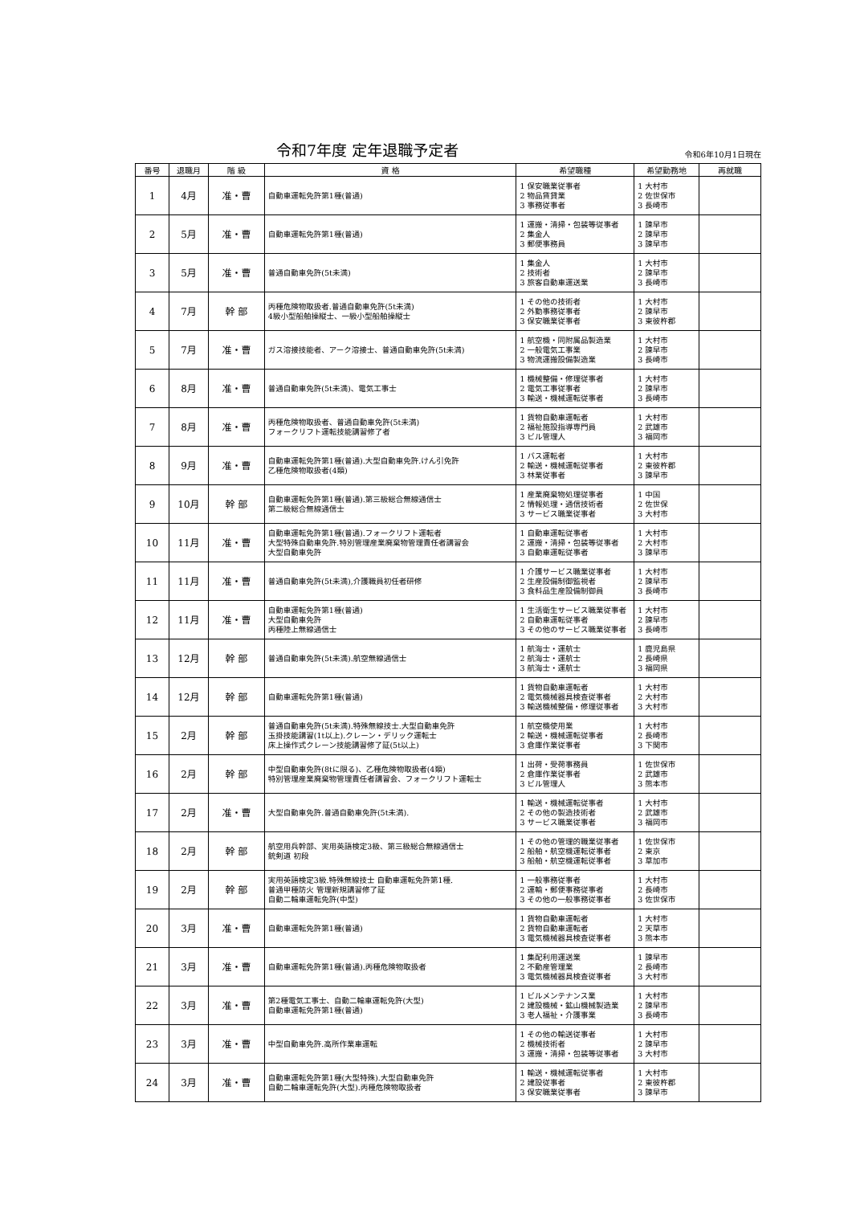令和7年度 定年退職予定者
令和6年10月1日現在
| 番号 | 退職月 | 階 級 | 資 格 | 希望職種 | 希望勤務地 | 再就職 |
| --- | --- | --- | --- | --- | --- | --- |
| 1 | 4月 | 准・曹 | 自動車運転免許第1種(普通) | 1 保安職業従事者 2 物品賃貸業 3 事務従事者 | 1 大村市 2 佐世保市 3 長崎市 | |
| 2 | 5月 | 准・曹 | 自動車運転免許第1種(普通) | 1 運搬・清掃・包装等従事者 2 集金人 3 郵便事務員 | 1 諫早市 2 諫早市 3 諫早市 | |
| 3 | 5月 | 准・曹 | 普通自動車免許(5t未満) | 1 集金人 2 技術者 3 旅客自動車運送業 | 1 大村市 2 諫早市 3 長崎市 | |
| 4 | 7月 | 幹 部 | 丙種危険物取扱者.普通自動車免許(5t未満) 4級小型船舶操縦士、一級小型船舶操縦士 | 1 その他の技術者 2 外勤事務従事者 3 保安職業従事者 | 1 大村市 2 諫早市 3 東彼杵郡 | |
| 5 | 7月 | 准・曹 | ガス溶接技能者、アーク溶接士、普通自動車免許(5t未満) | 1 航空機・同附属品製造業 2 一般電気工事業 3 物流運搬設備製造業 | 1 大村市 2 諫早市 3 長崎市 | |
| 6 | 8月 | 准・曹 | 普通自動車免許(5t未満)、電気工事士 | 1 機械整備・修理従事者 2 電気工事従事者 3 輸送・機械運転従事者 | 1 大村市 2 諫早市 3 長崎市 | |
| 7 | 8月 | 准・曹 | 丙種危険物取扱者、普通自動車免許(5t未満) フォークリフト運転技能講習修了者 | 1 貨物自動車運転者 2 福祉施設指導専門員 3 ビル管理人 | 1 大村市 2 武雄市 3 福岡市 | |
| 8 | 9月 | 准・曹 | 自動車運転免許第1種(普通).大型自動車免許.けん引免許 乙種危険物取扱者(4類) | 1 バス運転者 2 輸送・機械運転従事者 3 林業従事者 | 1 大村市 2 東彼杵郡 3 諫早市 | |
| 9 | 10月 | 幹 部 | 自動車運転免許第1種(普通).第三級総合無線通信士 第二級総合無線通信士 | 1 産業廃棄物処理従事者 2 情報処理・通信技術者 3 サービス職業従事者 | 1 中国 2 佐世保 3 大村市 | |
| 10 | 11月 | 准・曹 | 自動車運転免許第1種(普通).フォークリフト運転者 大型特殊自動車免許.特別管理産業廃棄物管理責任者講習会 大型自動車免許 | 1 自動車運転従事者 2 運搬・清掃・包装等従事者 3 自動車運転従事者 | 1 大村市 2 大村市 3 諫早市 | |
| 11 | 11月 | 准・曹 | 普通自動車免許(5t未満),介護職員初任者研修 | 1 介護サービス職業従事者 2 生産設備制御監視者 3 食料品生産設備制御員 | 1 大村市 2 諫早市 3 長崎市 | |
| 12 | 11月 | 准・曹 | 自動車運転免許第1種(普通) 大型自動車免許 丙種陸上無線通信士 | 1 生活衛生サービス職業従事者 2 自動車運転従事者 3 その他のサービス職業従事者 | 1 大村市 2 諫早市 3 長崎市 | |
| 13 | 12月 | 幹 部 | 普通自動車免許(5t未満).航空無線通信士 | 1 航海士・運航士 2 航海士・運航士 3 航海士・運航士 | 1 鹿児島県 2 長崎県 3 福岡県 | |
| 14 | 12月 | 幹 部 | 自動車運転免許第1種(普通) | 1 貨物自動車運転者 2 電気機械器具検査従事者 3 輸送機械整備・修理従事者 | 1 大村市 2 大村市 3 大村市 | |
| 15 | 2月 | 幹 部 | 普通自動車免許(5t未満).特殊無線技士.大型自動車免許 玉掛技能講習(1t以上).クレーン・デリック運転士 床上操作式クレーン技能講習修了証(5t以上) | 1 航空機使用業 2 輸送・機械運転従事者 3 倉庫作業従事者 | 1 大村市 2 長崎市 3 下関市 | |
| 16 | 2月 | 幹 部 | 中型自動車免許(8tに限る)、乙種危険物取扱者(4類) 特別管理産業廃棄物管理責任者講習会、フォークリフト運転士 | 1 出荷・受荷事務員 2 倉庫作業従事者 3 ビル管理人 | 1 佐世保市 2 武雄市 3 熊本市 | |
| 17 | 2月 | 准・曹 | 大型自動車免許.普通自動車免許(5t未満). | 1 輸送・機械運転従事者 2 その他の製造技術者 3 サービス職業従事者 | 1 大村市 2 武雄市 3 福岡市 | |
| 18 | 2月 | 幹 部 | 航空用兵幹部、実用英語検定3級、第三級総合無線通信士 銃剣道 初段 | 1 その他の管理的職業従事者 2 船舶・航空機運転従事者 3 船舶・航空機運転従事者 | 1 佐世保市 2 東京 3 草加市 | |
| 19 | 2月 | 幹 部 | 実用英語検定3級.特殊無線技士 自動車運転免許第1種. 普通甲種防火 管理新規講習修了証 自動二輪車運転免許(中型) | 1 一般事務従事者 2 運輸・郵便事務従事者 3 その他の一般事務従事者 | 1 大村市 2 長崎市 3 佐世保市 | |
| 20 | 3月 | 准・曹 | 自動車運転免許第1種(普通) | 1 貨物自動車運転者 2 貨物自動車運転者 3 電気機械器具検査従事者 | 1 大村市 2 天草市 3 熊本市 | |
| 21 | 3月 | 准・曹 | 自動車運転免許第1種(普通).丙種危険物取扱者 | 1 集配利用運送業 2 不動産管理業 3 電気機械器具検査従事者 | 1 諫早市 2 長崎市 3 大村市 | |
| 22 | 3月 | 准・曹 | 第2種電気工事士、自動二輪車運転免許(大型) 自動車運転免許第1種(普通) | 1 ビルメンテナンス業 2 建設機械・鉱山機械製造業 3 老人福祉・介護事業 | 1 大村市 2 諫早市 3 長崎市 | |
| 23 | 3月 | 准・曹 | 中型自動車免許.高所作業車運転 | 1 その他の輸送従事者 2 機械技術者 3 運搬・清掃・包装等従事者 | 1 大村市 2 諫早市 3 大村市 | |
| 24 | 3月 | 准・曹 | 自動車運転免許第1種(大型特殊).大型自動車免許 自動二輪車運転免許(大型).丙種危険物取扱者 | 1 輸送・機械運転従事者 2 建設従事者 3 保安職業従事者 | 1 大村市 2 東彼杵郡 3 諫早市 | |